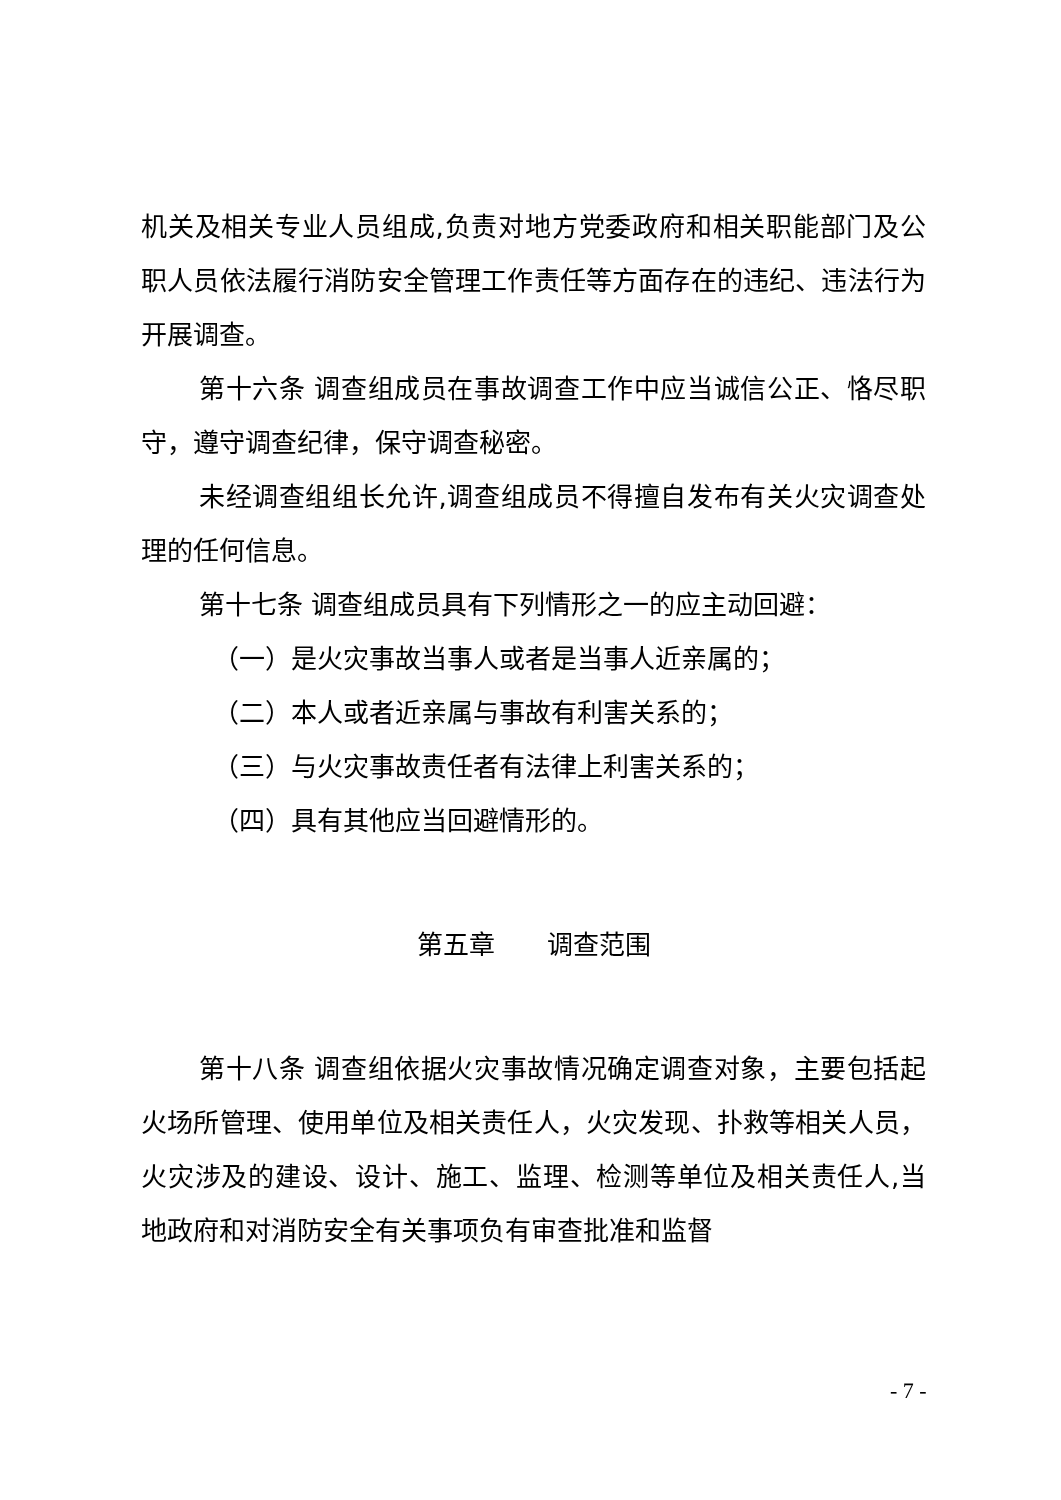机关及相关专业人员组成,负责对地方党委政府和相关职能部门及公职人员依法履行消防安全管理工作责任等方面存在的违纪、违法行为开展调查。
第十六条 调查组成员在事故调查工作中应当诚信公正、恪尽职守，遵守调查纪律，保守调查秘密。
未经调查组组长允许,调查组成员不得擅自发布有关火灾调查处理的任何信息。
第十七条 调查组成员具有下列情形之一的应主动回避：
（一）是火灾事故当事人或者是当事人近亲属的；
（二）本人或者近亲属与事故有利害关系的；
（三）与火灾事故责任者有法律上利害关系的；
（四）具有其他应当回避情形的。
第五章　　调查范围
第十八条 调查组依据火灾事故情况确定调查对象，主要包括起火场所管理、使用单位及相关责任人，火灾发现、扑救等相关人员，火灾涉及的建设、设计、施工、监理、检测等单位及相关责任人,当地政府和对消防安全有关事项负有审查批准和监督
- 7 -